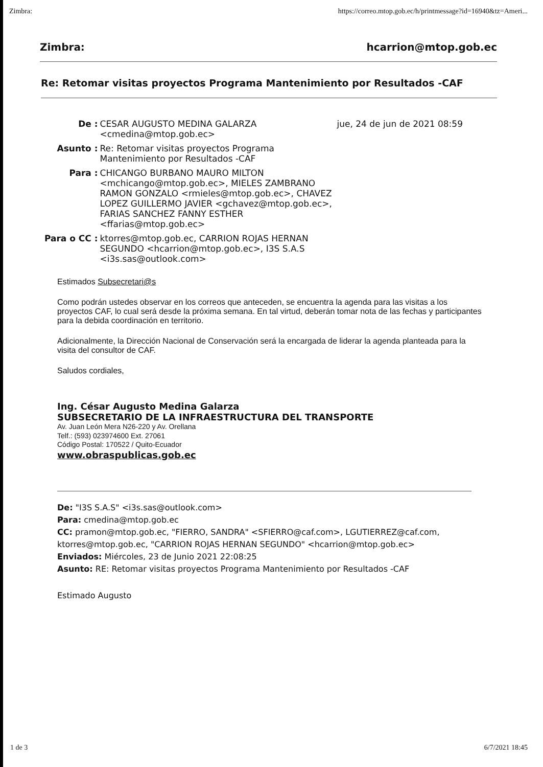Zimbra: https://correo.mtop.gob.ec/h/printmessage?id=16940&tz=Ameri...
Zimbra: hcarrion@mtop.gob.ec
Re: Retomar visitas proyectos Programa Mantenimiento por Resultados -CAF
| De : | CESAR AUGUSTO MEDINA GALARZA <cmedina@mtop.gob.ec> | jue, 24 de jun de 2021 08:59 |
| Asunto : | Re: Retomar visitas proyectos Programa Mantenimiento por Resultados -CAF | |
| Para : | CHICANGO BURBANO MAURO MILTON <mchicango@mtop.gob.ec>, MIELES ZAMBRANO RAMON GONZALO <rmieles@mtop.gob.ec>, CHAVEZ LOPEZ GUILLERMO JAVIER <gchavez@mtop.gob.ec>, FARIAS SANCHEZ FANNY ESTHER <ffarias@mtop.gob.ec> | |
| Para o CC : | ktorres@mtop.gob.ec, CARRION ROJAS HERNAN SEGUNDO <hcarrion@mtop.gob.ec>, I3S S.A.S <i3s.sas@outlook.com> | |
Estimados Subsecretari@s
Como podrán ustedes observar en los correos que anteceden, se encuentra la agenda para las visitas a los proyectos CAF, lo cual será desde la próxima semana. En tal virtud, deberán tomar nota de las fechas y participantes para la debida coordinación en territorio.
Adicionalmente, la Dirección Nacional de Conservación será la encargada de liderar la agenda planteada para la visita del consultor de CAF.
Saludos cordiales,
Ing. César Augusto Medina Galarza
SUBSECRETARIO DE LA INFRAESTRUCTURA DEL TRANSPORTE
Av. Juan León Mera N26-220 y Av. Orellana
Telf.: (593) 023974600 Ext. 27061
Código Postal: 170522 / Quito-Ecuador
www.obraspublicas.gob.ec
De: "I3S S.A.S" <i3s.sas@outlook.com>
Para: cmedina@mtop.gob.ec
CC: pramon@mtop.gob.ec, "FIERRO, SANDRA" <SFIERRO@caf.com>, LGUTIERREZ@caf.com, ktorres@mtop.gob.ec, "CARRION ROJAS HERNAN SEGUNDO" <hcarrion@mtop.gob.ec>
Enviados: Miércoles, 23 de Junio 2021 22:08:25
Asunto: RE: Retomar visitas proyectos Programa Mantenimiento por Resultados -CAF
Estimado Augusto
1 de 3 6/7/2021 18:45